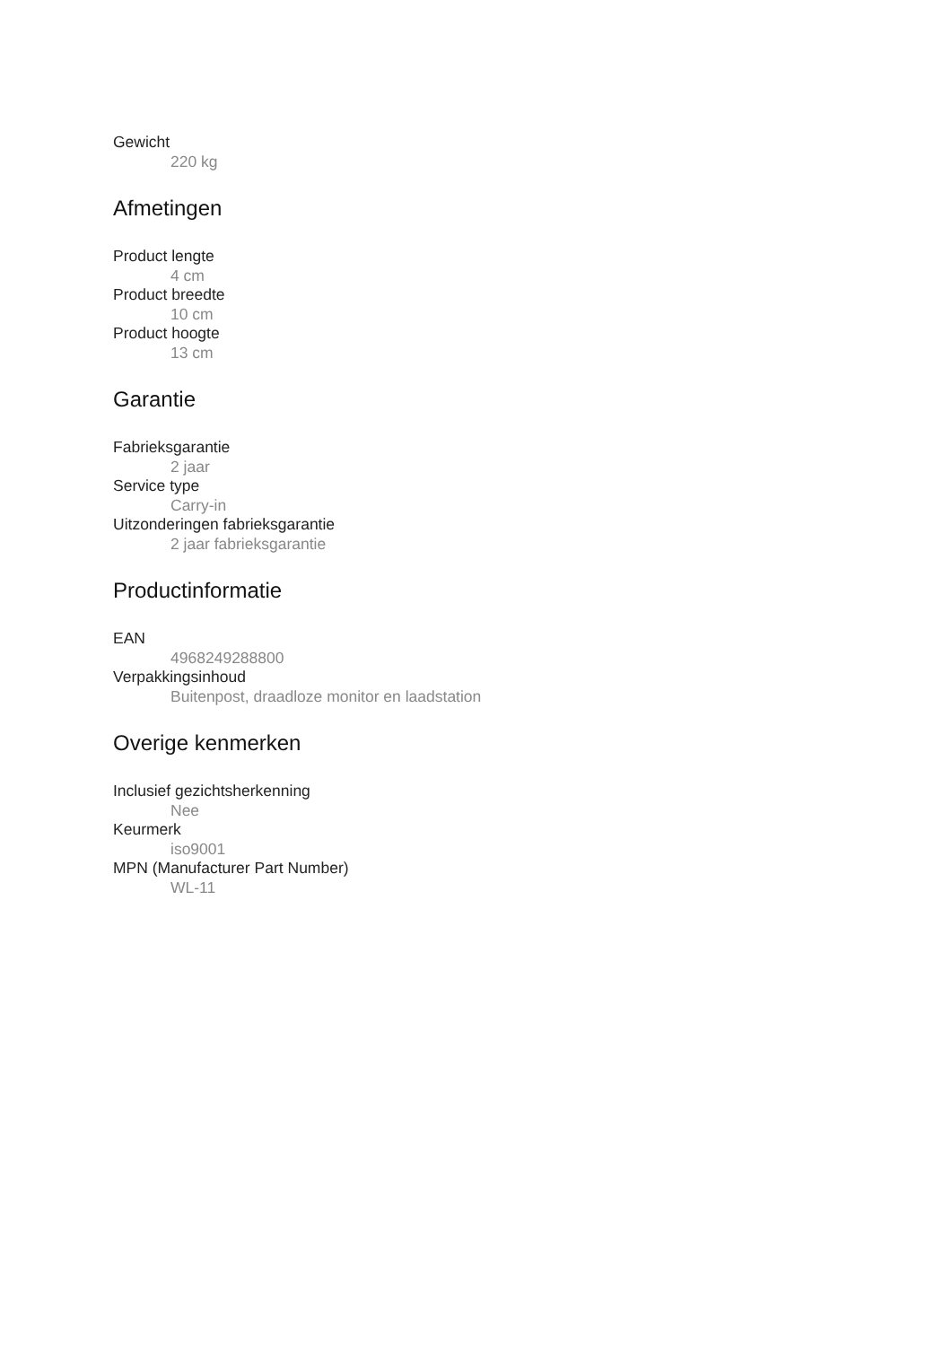Gewicht
220 kg
Afmetingen
Product lengte
4 cm
Product breedte
10 cm
Product hoogte
13 cm
Garantie
Fabrieksgarantie
2 jaar
Service type
Carry-in
Uitzonderingen fabrieksgarantie
2 jaar fabrieksgarantie
Productinformatie
EAN
4968249288800
Verpakkingsinhoud
Buitenpost, draadloze monitor en laadstation
Overige kenmerken
Inclusief gezichtsherkenning
Nee
Keurmerk
iso9001
MPN (Manufacturer Part Number)
WL-11